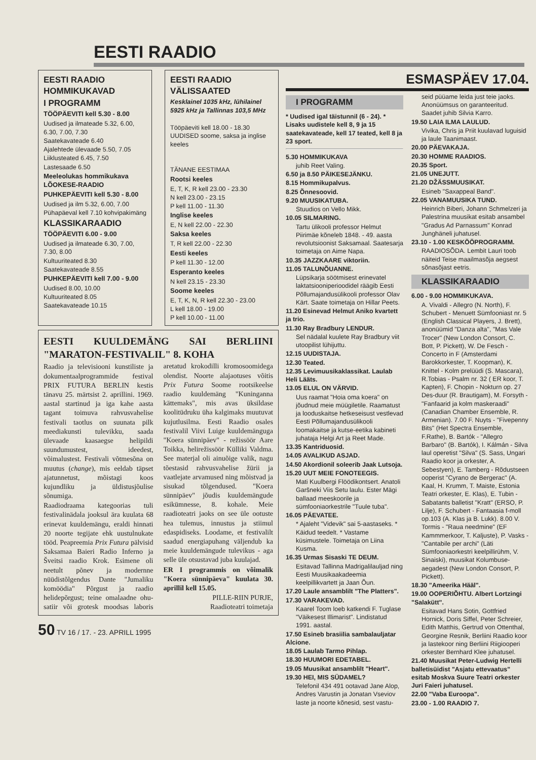EESTI RAADIO
EESTI RAADIO HOMMIKUKAVAD
I PROGRAMM
TÖÖPÄEVITI kell 5.30 - 8.00
Uudised ja ilmateade 5.32, 6.00, 6.30, 7.00, 7.30
Saatekavateade 6.40
Ajalehtede ülevaade 5.50, 7.05
Liiklusteated 6.45, 7.50
Lastesaade 6.50
Meeleolukas hommikukava LÕOKESE-RAADIO
PUHKEPÄEVITI kell 5.30 - 8.00
Uudised ja ilm 5.32, 6.00, 7.00
Pühapäeval kell 7.10 kohvipakimäng
KLASSIKARAADIO
TÖÖPÄEVITI 6.00 - 9.00
Uudised ja ilmateade 6.30, 7.00, 7.30, 8.00
Kultuuriteated 8.30
Saatekavateade 8.55
PUHKEPÄEVITI kell 7.00 - 9.00
Uudised 8.00, 10.00
Kultuuriteated 8.05
Saatekavateade 10.15
EESTI RAADIO VÄLISSAATED
Kesklainel 1035 kHz, lühilainel 5925 kHz ja Tallinnas 103,5 MHz
Tööpäeviti kell 18.00 - 18.30 UUDISED soome, saksa ja inglise keeles
TÄNANE EESTIMAA
Rootsi keeles
E, T, K, R kell 23.00 - 23.30
N kell 23.00 - 23.15
P kell 11.00 - 11.30
Inglise keeles
E, N kell 22.00 - 22.30
Saksa keeles
T, R kell 22.00 - 22.30
Eesti keeles
P kell 11.30 - 12.00
Esperanto keeles
N kell 23.15 - 23.30
Soome keeles
E, T, K, N, R kell 22.30 - 23.00
L kell 18.00 - 19.00
P kell 10.00 - 11.00
EESTI KUULDEMÄNG SAI BERLIINI "MARATON-FESTIVALIL" 8. KOHA
Raadio ja televisiooni kunstiliste ja dokumentaalprogrammide festival PRIX FUTURA BERLIN kestis tänavu 25. märtsist 2. aprillini. 1969. aastal startinud ja iga kahe aasta tagant toimuva rahvusvahelise festivali taotlus on suunata pilk meediakunsti tulevikku, saada ülevaade kaasaegse helipildi suundumustest, ideedest, võimalustest. Festivali võtmesõna on muutus (change), mis eeldab täpset ajatunnetust, mõistagi koos kujundliku ja üldistusjõulise sõnumiga.
Raadiodraama kategoorias tuli festivalinädala jooksul ära kuulata 68 erinevat kuuldemängu, eraldi hinnati 20 noorte tegijate ehk uustulnukate tööd. Peapreemia Prix Futura pälvisid Saksamaa Baieri Radio Inferno ja Šveitsi raadio Krok. Esimene oli neetult põnev ja modernne nüüdistõlgendus Dante "Jumaliku komöödia" Põrgust ja raadio helidepõrgust; teine omalaadne ohu-satiir või grotesk moodsas laboris aretatud krokodilli kromosoomidega olendist. Noorte alajaotuses võitis Prix Futura Soome rootsikeelse raadio kuuldemäng "Kuninganna kättemaks", mis avas üksildase koolitüdruku üha kalgimaks muutuvat kujutlusilma. Eesti Raadio osales festivalil Viivi Luige kuuldemänguga "Koera sünnipäev" - režissöör Aare Toikka, helirežissöör Külliki Valdma. See materjal oli ainuõige valik, nagu tõestasid rahvusvahelise žürii ja vaatlejate arvamused ning mõistvad ja sisukad tõlgendused. "Koera sünnipäev" jõudis kuuldemängude esikümnesse, 8. kohale. Meie raadioteatri jaoks on see üle ootuste hea tulemus, innustus ja stiimul edaspidiseks. Loodame, et festivalilt saadud energiapuhang väljendub ka meie kuuldemängude tulevikus - aga selle üle otsustavad juba kuulajad.
ER I programmis on võimalik "Koera sünnipäeva" kuulata 30. aprillil kell 15.05.
PILLE-RIIN PURJE,
Raadioteatri toimetaja
50 TV 16 / 17. - 23. APRILL 1995
ESMASPÄEV 17.04.
I PROGRAMM
* Uudised igal täistunnil (6 - 24). * Lisaks uudistele kell 8, 9 ja 15 saatekavateade, kell 17 teated, kell 8 ja 23 sport.
5.30 HOMMIKUKAVA
juhib Reet Valing.
6.50 ja 8.50 PÄIKESEJÄNKU.
8.15 Hommikupalvus.
8.25 Õnnesoovid.
9.20 MUUSIKATUBA.
Stuudios on Vello Mikk.
10.05 SILMARING.
Tartu ülikooli professor Helmut Piirimäe kõneleb 1848. - 49. aasta revolutsioonist Saksamaal. Saatesarja toimetaja on Aime Napa.
10.35 JAZZKAARE viktoriin.
11.05 TALUNÕUANNE.
Lüpsikarja söötmisest erinevatel laktatsiooniperioodidel räägib Eesti Põllumajandusülikooli professor Olav Kärt. Saate toimetaja on Hillar Peets.
11.20 Esinevad Helmut Aniko kvartett ja trio.
11.30 Ray Bradbury LENDUR.
Sel nädalal kuulete Ray Bradbury viit utoopilist lühijuttu.
12.15 UUDISTAJA.
12.30 Teated.
12.35 Levimuusikaklassikat. Laulab Heli Lääts.
13.05 ELUL ON VÄRVID.
Uus raamat "Hoia oma koera" on jõudnud meie müügiletile. Raamatust ja looduskaitse hetkeseisust vestlevad Eesti Põllumajandusülikooli loomakaitse ja kutse-eetika kabineti juhataja Helgi Art ja Reet Made.
13.35 Kantriduosid.
14.05 AVALIKUD ASJAD.
14.50 Akordionil soleerib Jaak Lutsoja.
15.20 UUT MEIE FONOTEEGIS.
Mati Kuulbergi Flöödikontsert. Anatoli Garšneki Viis Setu laulu. Ester Mägi ballaad meeskoorile ja sümfooniaorkestrile "Tuule tuba".
16.05 PÄEVATEE.
* Ajaleht "Videvik" sai 5-aastaseks. * Käidud teedelt. * Vastame küsimustele. Toimetaja on Liina Kusma.
16.35 Urmas Sisaski TE DEUM.
Esitavad Tallinna Madrigalilauljad ning Eesti Muusikaakadeemia keelpillikvartett ja Jaan Õun.
17.20 Laule ansamblilt "The Platters".
17.30 VARAKEVAD.
Kaarel Toom loeb katkendi F. Tuglase "Väikesest Illimarist". Lindistatud 1991. aastal.
17.50 Esineb brasiilia sambalauljatar Alcione.
18.05 Laulab Tarmo Pihlap.
18.30 HUUMORI EDETABEL.
19.05 Muusikat ansamblilt "Heart".
19.30 HEI, MIS SÜDAMEL?
Telefonil 434 491 ootavad Jane Alop, Andres Varustin ja Jonatan Vseviov laste ja noorte kõnesid, sest vastu-
seid püüame leida just teie jaoks. Anonüümsus on garanteeritud. Saadet juhib Silvia Karro.
19.50 LAIA ILMA LAULUD.
Vivika, Chris ja Priit kuulavad luguisid ja laule Taanimaast.
20.00 PÄEVAKAJA.
20.30 HOMME RAADIOS.
20.35 Sport.
21.05 UNEJUTT.
21.20 DŽÄSSMUUSIKAT.
Esineb "Saxappeal Band".
22.05 VANAMUUSIKA TUND.
Heinrich Biberi, Johann Schmelzeri ja Palestrina muusikat esitab ansambel "Gradus Ad Parnassum" Konrad Junghäneli juhatusel.
23.10 - 1.00 KESKÖÖPROGRAMM.
RAADIOSÕDA. Lembit Lauri toob näiteid Teise maailmasõja aegsest sõnasõjast eetris.
KLASSIKARAADIO
6.00 - 9.00 HOMMIKUKAVA.
A. Vivaldi - Allegro (N. North), F. Schubert - Menuett Sümfooniast nr. 5 (English Classical Players, J. Brett), anonüümid "Danza alta", "Mas Vale Trocer" (New London Consort, C. Bott, P. Pickett), W. De Fesch - Concerto in F (Amsterdami Barokkorkester, T. Koopman), K. Knittel - Kolm prelüüdi (S. Mascara), R.Tobias - Psalm nr. 32 ( ER koor, T. Kapten), F. Chopin - Nokturn op. 27 Des-duur (R. Brautigam), M. Forsyth - "Fanfaarid ja kolm maskeraadi" (Canadian Chamber Ensemble, R. Armenian). 7.00 F. Nuyts - "Fivepenny Bits" (Het Spectra Ensemble, F.Rathe), B. Bartók - "Allegro Barbaro" (B. Bartók), I. Kálmán - Silva laul operetist "Silva" (S. Sass, Ungari Raadio koor ja orkester, A. Sebestyen), E. Tamberg - Rõdustseen ooperist "Cyrano de Bergerac" (A. Kaal, H. Krumm, T. Maiste, Estonia Teatri orkester, E. Klas), E. Tubin - Sabatants balletist "Kratt" (ERSO, P. Lilje), F. Schubert - Fantaasia f-moll op.103 (A. Klas ja B. Lukk). 8.00 V. Tormis - "Raua needmine" (EF Kammmerkoor, T. Kaljuste), P. Vasks - "Cantabile per archi" (Läti Sümfooniaorkestri keelpillirühm, V. Sinaiski), muusikat Kolumbuse-aegadest (New London Consort, P. Pickett).
18.30 "Ameerika Hääl".
19.00 OOPERIÕHTU. Albert Lortzingi "Salakütt".
Esitavad Hans Sotin, Gottfried Hornick, Doris Siffel, Peter Schreier, Edith Matthis, Gertrud von Ottenthal, Georgine Resnik, Berliini Raadio koor ja lastekoor ning Berliini Riigiooperi orkester Bernhard Klee juhatusel.
21.40 Muusikat Peter-Ludwig Hertelli balletisüidist "Asjatu ettevaatus" esitab Moskva Suure Teatri orkester Juri Faieri juhatusel.
22.00 "Vaba Euroopa".
23.00 - 1.00 RAADIO 7.